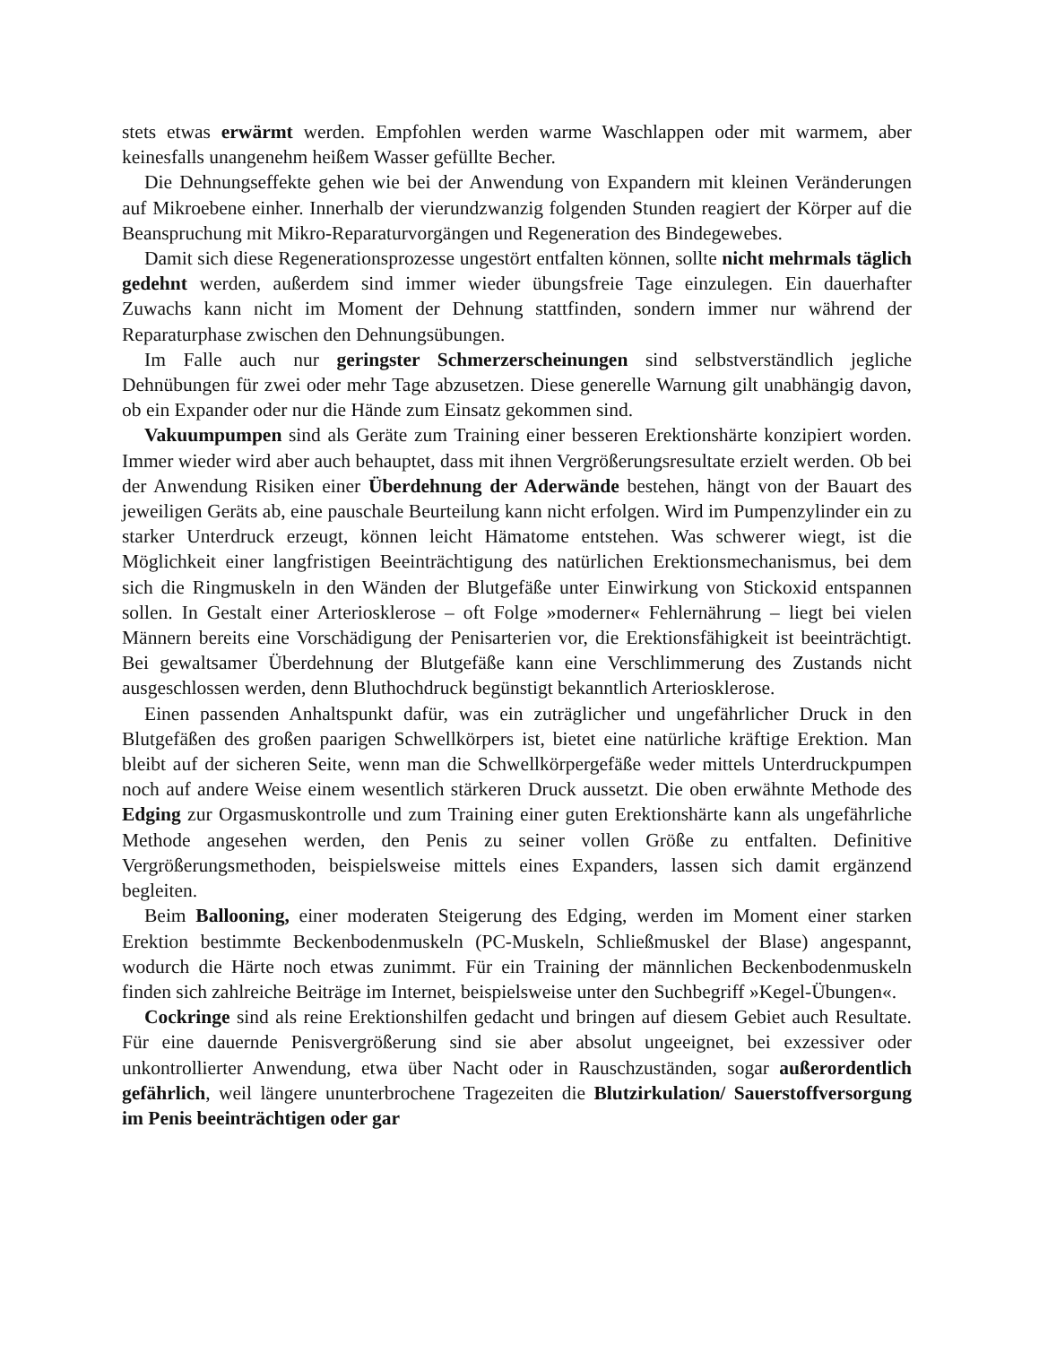stets etwas erwärmt werden. Empfohlen werden warme Waschlappen oder mit warmem, aber keinesfalls unangenehm heißem Wasser gefüllte Becher.
Die Dehnungseffekte gehen wie bei der Anwendung von Expandern mit kleinen Veränderungen auf Mikroebene einher. Innerhalb der vierundzwanzig folgenden Stunden reagiert der Körper auf die Beanspruchung mit Mikro-Reparaturvorgängen und Regeneration des Bindegewebes.
Damit sich diese Regenerationsprozesse ungestört entfalten können, sollte nicht mehrmals täglich gedehnt werden, außerdem sind immer wieder übungsfreie Tage einzulegen. Ein dauerhafter Zuwachs kann nicht im Moment der Dehnung stattfinden, sondern immer nur während der Reparaturphase zwischen den Dehnungsübungen.
Im Falle auch nur geringster Schmerzerscheinungen sind selbstverständlich jegliche Dehnübungen für zwei oder mehr Tage abzusetzen. Diese generelle Warnung gilt unabhängig davon, ob ein Expander oder nur die Hände zum Einsatz gekommen sind.
Vakuumpumpen sind als Geräte zum Training einer besseren Erektionshärte konzipiert worden. Immer wieder wird aber auch behauptet, dass mit ihnen Vergrößerungsresultate erzielt werden. Ob bei der Anwendung Risiken einer Überdehnung der Aderwände bestehen, hängt von der Bauart des jeweiligen Geräts ab, eine pauschale Beurteilung kann nicht erfolgen. Wird im Pumpenzylinder ein zu starker Unterdruck erzeugt, können leicht Hämatome entstehen. Was schwerer wiegt, ist die Möglichkeit einer langfristigen Beeinträchtigung des natürlichen Erektionsmechanismus, bei dem sich die Ringmuskeln in den Wänden der Blutgefäße unter Einwirkung von Stickoxid entspannen sollen. In Gestalt einer Arteriosklerose – oft Folge »moderner« Fehlernährung – liegt bei vielen Männern bereits eine Vorschädigung der Penisarterien vor, die Erektionsfähigkeit ist beeinträchtigt. Bei gewaltsamer Überdehnung der Blutgefäße kann eine Verschlimmerung des Zustands nicht ausgeschlossen werden, denn Bluthochdruck begünstigt bekanntlich Arteriosklerose.
Einen passenden Anhaltspunkt dafür, was ein zuträglicher und ungefährlicher Druck in den Blutgefäßen des großen paarigen Schwellkörpers ist, bietet eine natürliche kräftige Erektion. Man bleibt auf der sicheren Seite, wenn man die Schwellkörpergefäße weder mittels Unterdruckpumpen noch auf andere Weise einem wesentlich stärkeren Druck aussetzt. Die oben erwähnte Methode des Edging zur Orgasmuskontrolle und zum Training einer guten Erektionshärte kann als ungefährliche Methode angesehen werden, den Penis zu seiner vollen Größe zu entfalten. Definitive Vergrößerungsmethoden, beispielsweise mittels eines Expanders, lassen sich damit ergänzend begleiten.
Beim Ballooning, einer moderaten Steigerung des Edging, werden im Moment einer starken Erektion bestimmte Beckenbodenmuskeln (PC-Muskeln, Schließmuskel der Blase) angespannt, wodurch die Härte noch etwas zunimmt. Für ein Training der männlichen Beckenbodenmuskeln finden sich zahlreiche Beiträge im Internet, beispielsweise unter den Suchbegriff »Kegel-Übungen«.
Cockringe sind als reine Erektionshilfen gedacht und bringen auf diesem Gebiet auch Resultate. Für eine dauernde Penisvergrößerung sind sie aber absolut ungeeignet, bei exzessiver oder unkontrollierter Anwendung, etwa über Nacht oder in Rauschzuständen, sogar außerordentlich gefährlich, weil längere ununterbrochene Tragezeiten die Blutzirkulation/ Sauerstoffversorgung im Penis beeinträchtigen oder gar